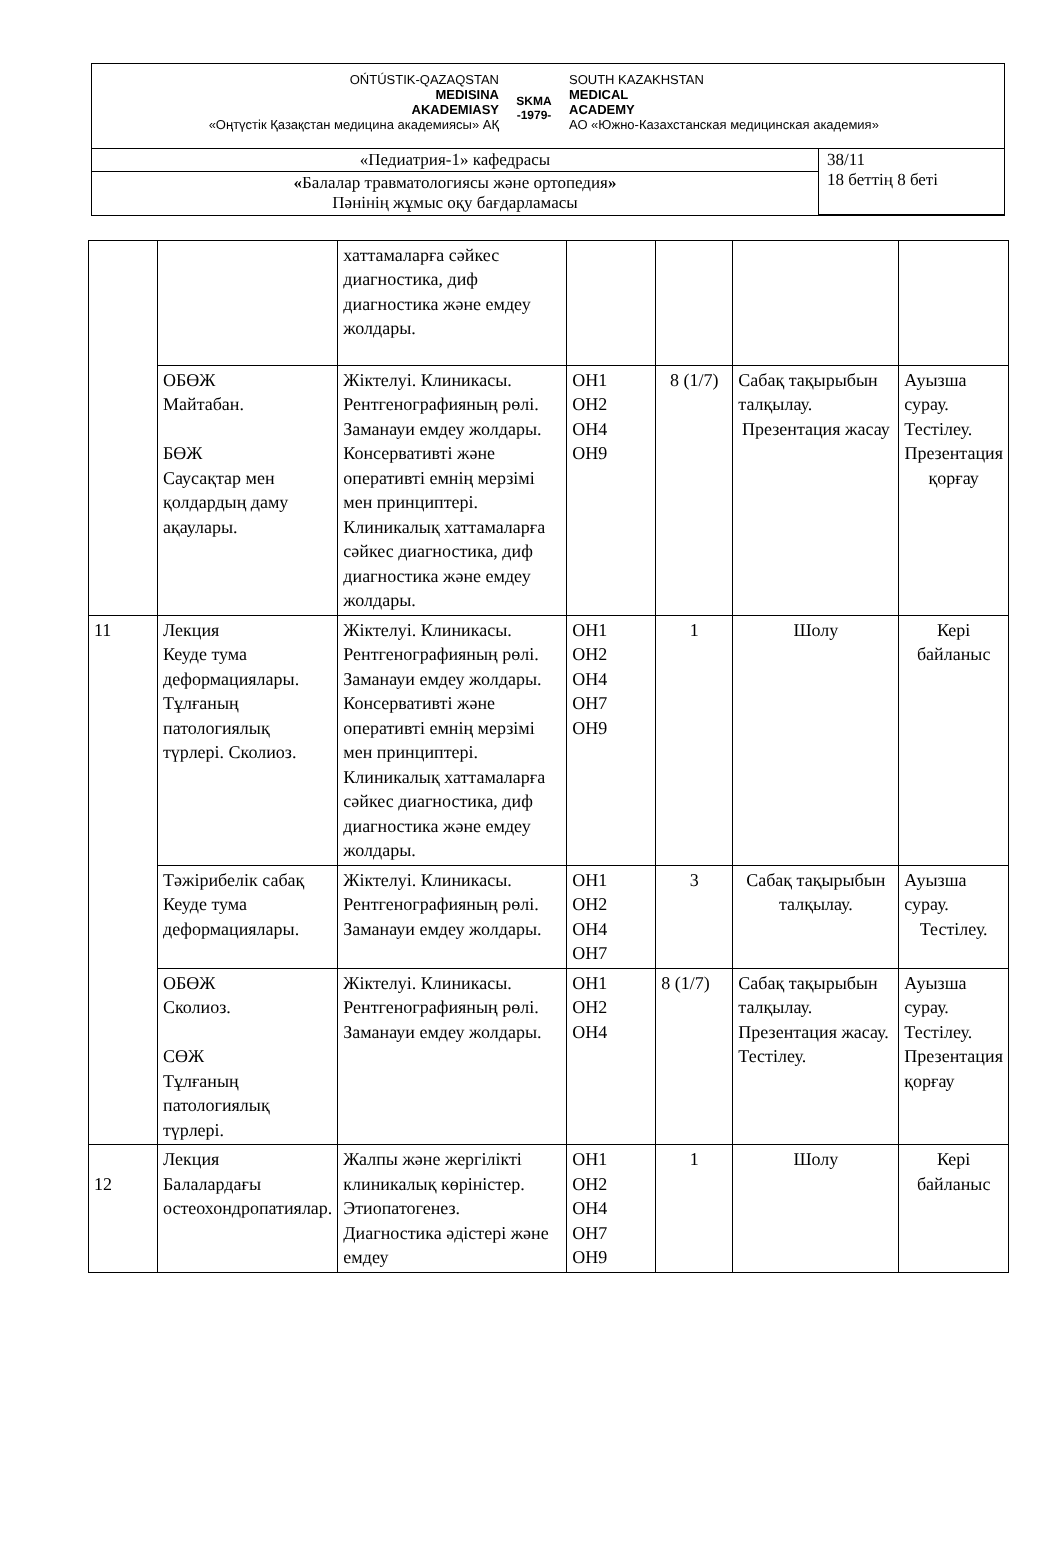OŃTÚSTIK-QAZAQSTAN
MEDISINA
AKADEMIASY
«Оңтүстік Қазақстан медицина академиясы» АҚ
SKMA
-1979-
SOUTH KAZAKHSTAN
MEDICAL
ACADEMY
АО «Южно-Казахстанская медицинская академия»
| «Педиатрия-1» кафедрасы | 38/11 18 беттің 8 беті |
| « Балалар травматологиясы және ортопедия » Пәнінің жұмыс оқу бағдарламасы | |
| | | хаттамаларға сәйкес диагностика, диф диагностика және емдеу жолдары. | | | | |
| | ОБӨЖ Майтабан. БӨЖ Саусақтар мен қолдардың даму ақаулары. | Жіктелуі. Клиникасы. Рентгенографияның рөлі. Заманауи емдеу жолдары. Консервативті және оперативті емнің мерзімі мен принциптері. Клиникалық хаттамаларға сәйкес диагностика, диф диагностика және емдеу жолдары. | ОН1 ОН2 ОН4 ОН9 | 8 (1/7) | Сабақ тақырыбын талқылау. Презентация жасау | Ауызша сурау. Тестілеу. Презентация қорғау |
| 11 | Лекция Кеуде тума деформациялары. Тұлғаның патологиялық түрлері. Сколиоз. | Жіктелуі. Клиникасы. Рентгенографияның рөлі. Заманауи емдеу жолдары. Консервативті және оперативті емнің мерзімі мен принциптері. Клиникалық хаттамаларға сәйкес диагностика, диф диагностика және емдеу жолдары. | ОН1 ОН2 ОН4 ОН7 ОН9 | 1 | Шолу | Кері байланыс |
| | Тәжірибелік сабақ Кеуде тума деформациялары. | Жіктелуі. Клиникасы. Рентгенографияның рөлі. Заманауи емдеу жолдары. | ОН1 ОН2 ОН4 ОН7 | 3 | Сабақ тақырыбын талқылау. | Ауызша сурау. Тестілеу. |
| | ОБӨЖ Сколиоз. СӨЖ Тұлғаның патологиялық түрлері. | Жіктелуі. Клиникасы. Рентгенографияның рөлі. Заманауи емдеу жолдары. | ОН1 ОН2 ОН4 | 8 (1/7) | Сабақ тақырыбын талқылау. Презентация жасау. Тестілеу. | Ауызша сурау. Тестілеу. Презентация қорғау |
| 12 | Лекция Балалардағы остеохондропатиялар. | Жалпы және жергілікті клиникалық көріністер. Этиопатогенез. Диагностика әдістері және емдеу | ОН1 ОН2 ОН4 ОН7 ОН9 | 1 | Шолу | Кері байланыс |